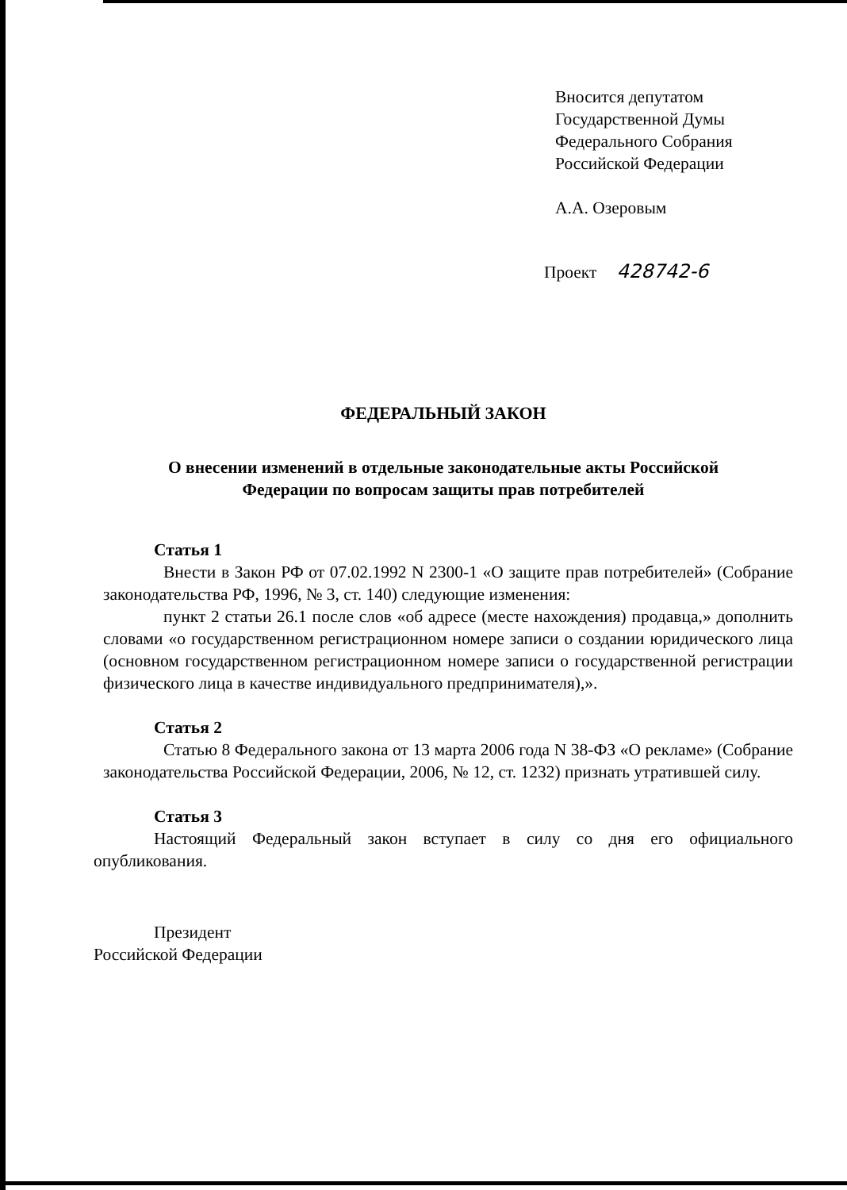Вносится депутатом
Государственной Думы
Федерального Собрания
Российской Федерации
А.А. Озеровым
Проект 428742-6
ФЕДЕРАЛЬНЫЙ ЗАКОН
О внесении изменений в отдельные законодательные акты Российской
Федерации по вопросам защиты прав потребителей
Статья 1
Внести в Закон РФ от 07.02.1992 N 2300-1 «О защите прав потребителей» (Собрание законодательства РФ, 1996, № 3, ст. 140) следующие изменения:
пункт 2 статьи 26.1 после слов «об адресе (месте нахождения) продавца,» дополнить словами «о государственном регистрационном номере записи о создании юридического лица (основном государственном регистрационном номере записи о государственной регистрации физического лица в качестве индивидуального предпринимателя),».
Статья 2
Статью 8 Федерального закона от 13 марта 2006 года N 38-ФЗ «О рекламе» (Собрание законодательства Российской Федерации, 2006, № 12, ст. 1232) признать утратившей силу.
Статья 3
Настоящий Федеральный закон вступает в силу со дня его официального опубликования.
Президент
Российской Федерации